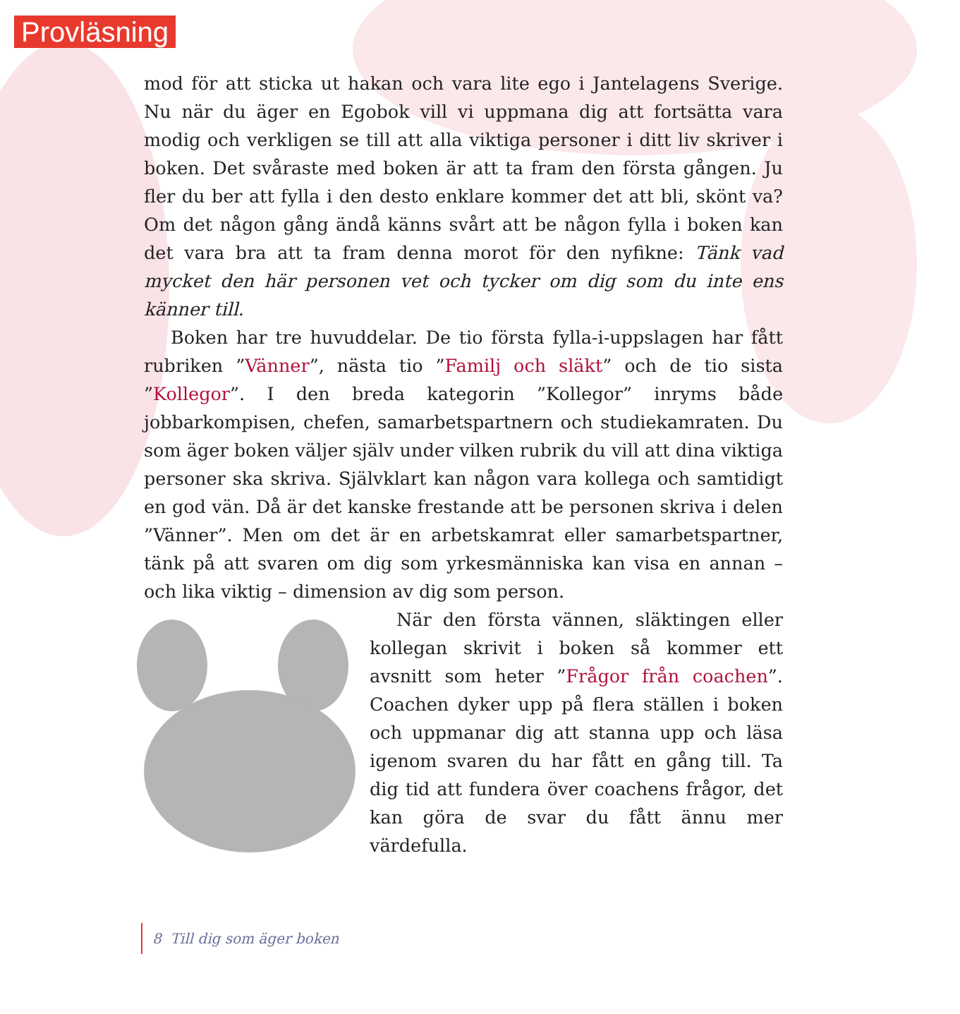Provläsning
mod för att sticka ut hakan och vara lite ego i Jantelagens Sverige. Nu när du äger en Egobok vill vi uppmana dig att fortsätta vara modig och verkligen se till att alla viktiga personer i ditt liv skriver i boken. Det svåraste med boken är att ta fram den första gången. Ju fler du ber att fylla i den desto enklare kommer det att bli, skönt va? Om det någon gång ändå känns svårt att be någon fylla i boken kan det vara bra att ta fram denna morot för den nyfikne: Tänk vad mycket den här personen vet och tycker om dig som du inte ens känner till.
Boken har tre huvuddelar. De tio första fylla-i-uppslagen har fått rubriken ”Vänner”, nästa tio ”Familj och släkt” och de tio sista ”Kollegor”. I den breda kategorin ”Kollegor” inryms både jobbarkompisen, chefen, samarbetspartnern och studiekamraten. Du som äger boken väljer själv under vilken rubrik du vill att dina viktiga personer ska skriva. Självklart kan någon vara kollega och samtidigt en god vän. Då är det kanske frestande att be personen skriva i delen ”Vänner”. Men om det är en arbetskamrat eller samarbetspartner, tänk på att svaren om dig som yrkesmänniska kan visa en annan – och lika viktig – dimension av dig som person.
När den första vännen, släktingen eller kollegan skrivit i boken så kommer ett avsnitt som heter ”Frågor från coachen”. Coachen dyker upp på flera ställen i boken och uppmanar dig att stanna upp och läsa igenom svaren du har fått en gång till. Ta dig tid att fundera över coachens frågor, det kan göra de svar du fått ännu mer värdefulla.
8 Till dig som äger boken